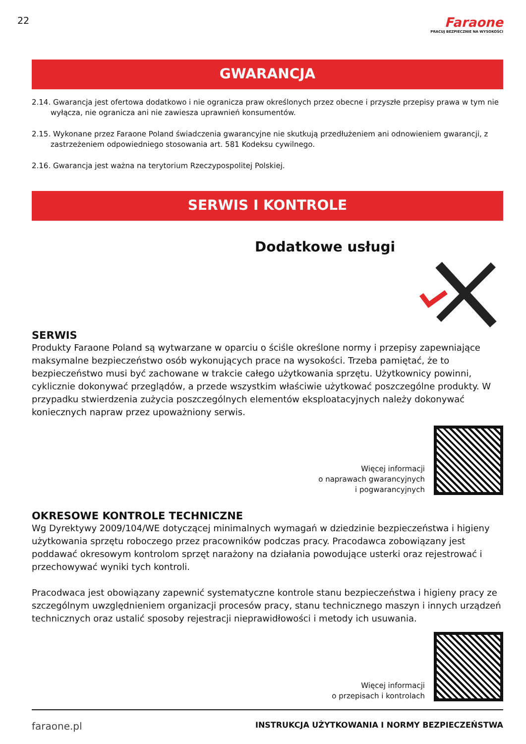22
Faraone
PRACUJ BEZPIECZNIE NA WYSOKOŚCI
GWARANCJA
2.14. Gwarancja jest ofertowa dodatkowo i nie ogranicza praw określonych przez obecne i przyszłe przepisy prawa w tym nie wyłącza, nie ogranicza ani nie zawiesza uprawnień konsumentów.
2.15. Wykonane przez Faraone Poland świadczenia gwarancyjne nie skutkują przedłużeniem ani odnowieniem gwarancji, z zastrzeżeniem odpowiedniego stosowania art. 581 Kodeksu cywilnego.
2.16. Gwarancja jest ważna na terytorium Rzeczypospolitej Polskiej.
SERWIS I KONTROLE
Dodatkowe usługi
SERWIS
Produkty Faraone Poland są wytwarzane w oparciu o ściśle określone normy i przepisy zapewniające maksymalne bezpieczeństwo osób wykonujących prace na wysokości. Trzeba pamiętać, że to bezpieczeństwo musi być zachowane w trakcie całego użytkowania sprzętu. Użytkownicy powinni, cyklicznie dokonywać przeglądów, a przede wszystkim właściwie użytkować poszczególne produkty. W przypadku stwierdzenia zużycia poszczególnych elementów eksploatacyjnych należy dokonywać koniecznych napraw przez upoważniony serwis.
Więcej informacji
o naprawach gwarancyjnych
i pogwarancyjnych
OKRESOWE KONTROLE TECHNICZNE
Wg Dyrektywy 2009/104/WE dotyczącej minimalnych wymagań w dziedzinie bezpieczeństwa i higieny użytkowania sprzętu roboczego przez pracowników podczas pracy. Pracodawca zobowiązany jest poddawać okresowym kontrolom sprzęt narażony na działania powodujące usterki oraz rejestrować i przechowywać wyniki tych kontroli.
Pracodwaca jest obowiązany zapewnić systematyczne kontrole stanu bezpieczeństwa i higieny pracy ze szczególnym uwzględnieniem organizacji procesów pracy, stanu technicznego maszyn i innych urządzeń technicznych oraz ustalić sposoby rejestracji nieprawidłowości i metody ich usuwania.
Więcej informacji
o przepisach i kontrolach
faraone.pl INSTRUKCJA UŻYTKOWANIA I NORMY BEZPIECZEŃSTWA